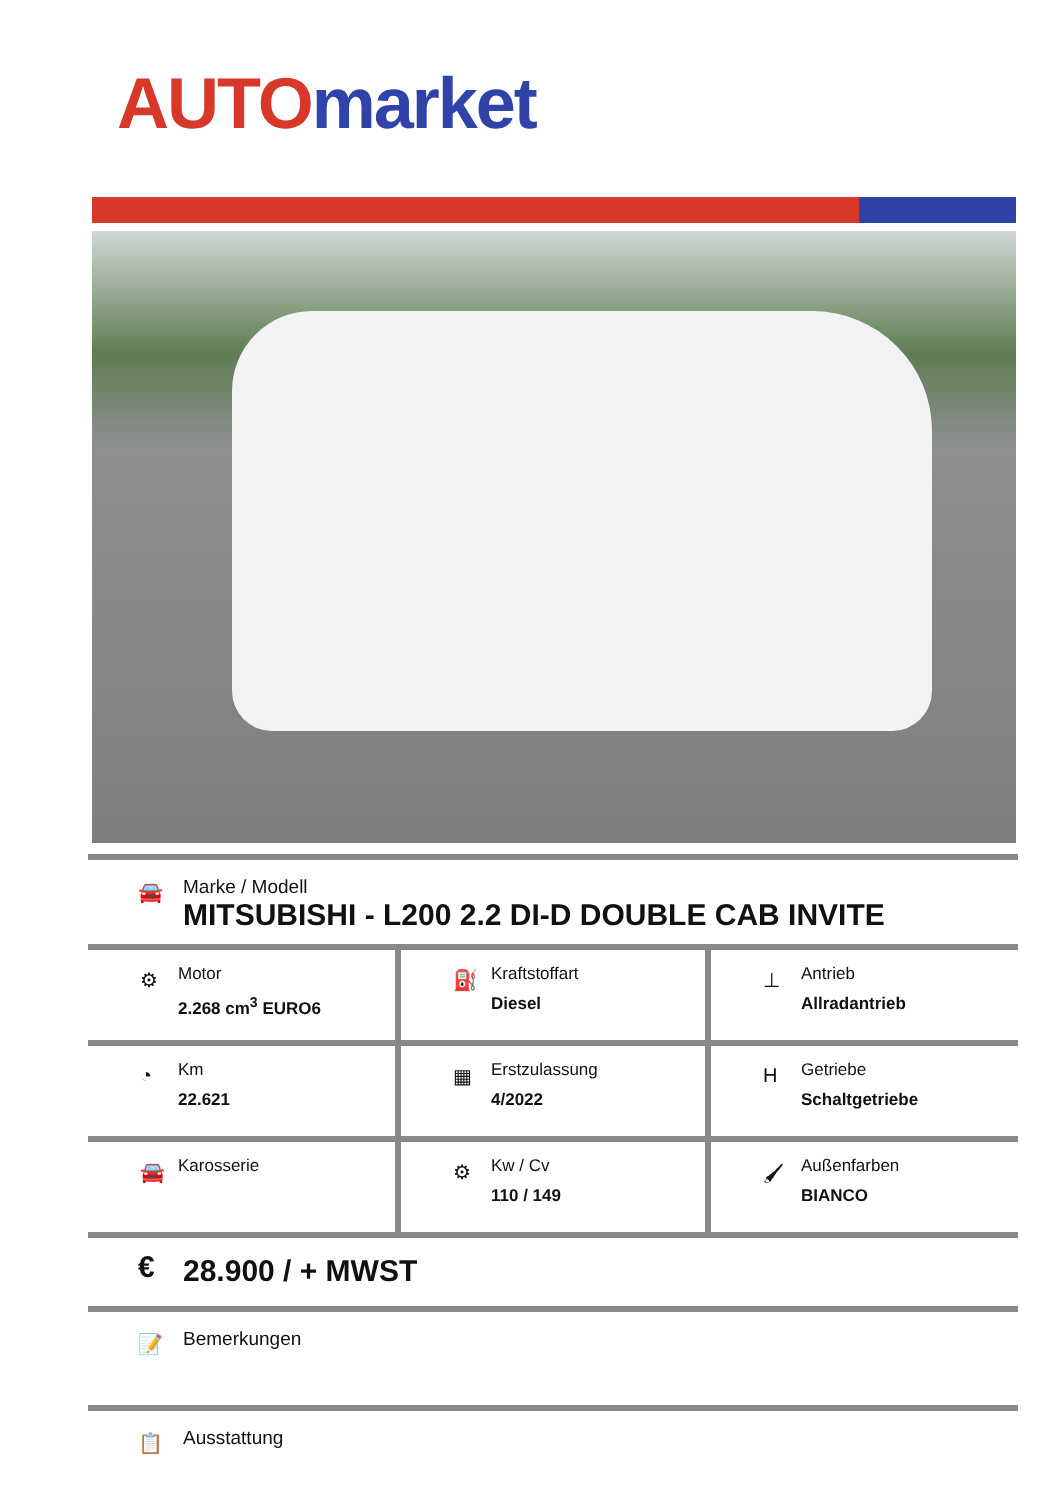AUTO market
🚘
Marke / Modell
MITSUBISHI - L200 2.2 DI-D DOUBLE CAB INVITE
| ⚙ Motor 2.268 cm<sup>3</sup> EURO6 | ⛽ Kraftstoffart Diesel | ⊥ Antrieb Allradantrieb |
| ◔ Km 22.621 | ▦ Erstzulassung 4/2022 | H Getriebe Schaltgetriebe |
| 🚘 Karosserie | ⚙ Kw / Cv 110 / 149 | 🖌 Außenfarben BIANCO |
€ 28.900 / + MWST
📝
Bemerkungen
📋
Ausstattung